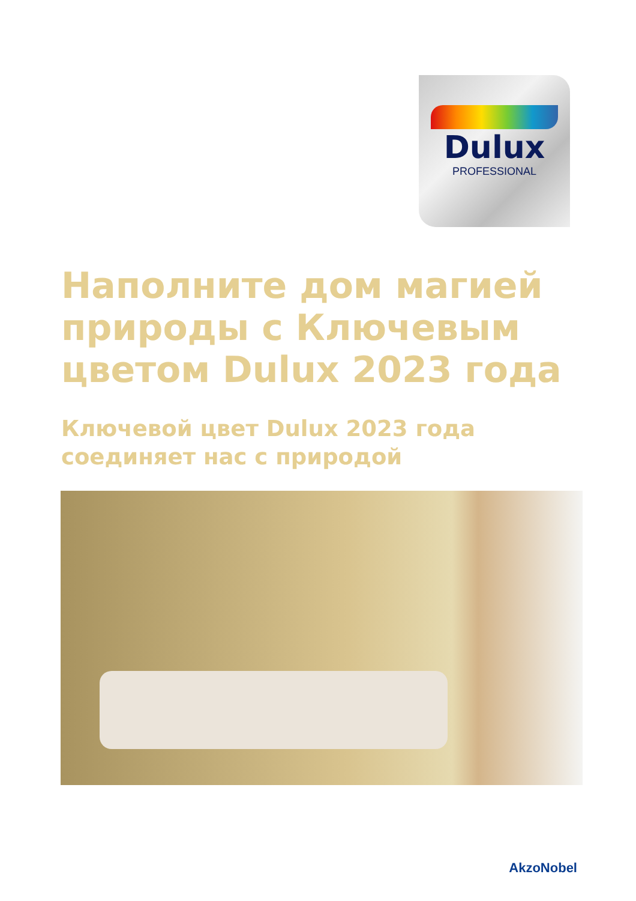Dulux
PROFESSIONAL
Наполните дом магией природы с Ключевым цветом Dulux 2023 года
Ключевой цвет Dulux 2023 года
соединяет нас с природой
AkzoNobel